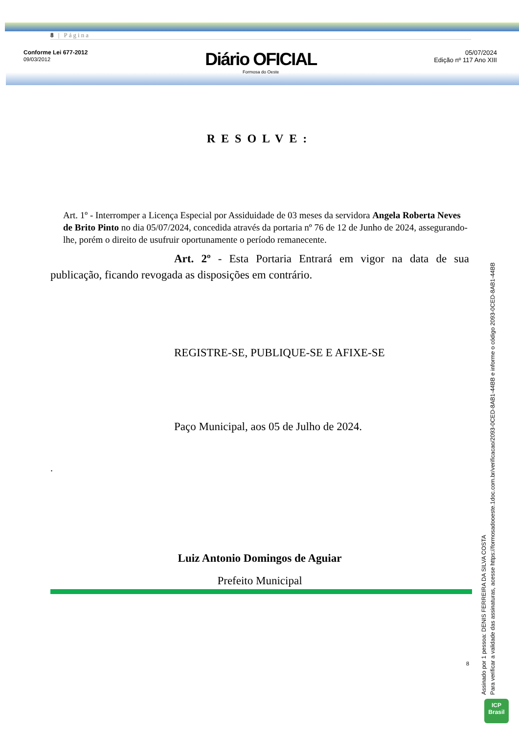8 | Página
Conforme Lei 677-2012
09/03/2012
Diário OFICIAL
Formosa do Oeste
05/07/2024
Edição nº 117 Ano XIII
RESOLVE:
Art. 1º - Interromper a Licença Especial por Assiduidade de 03 meses da servidora Angela Roberta Neves de Brito Pinto no dia 05/07/2024, concedida através da portaria nº 76 de 12 de Junho de 2024, assegurando-lhe, porém o direito de usufruir oportunamente o período remanecente.
Art. 2º - Esta Portaria Entrará em vigor na data de sua publicação, ficando revogada as disposições em contrário.
REGISTRE-SE, PUBLIQUE-SE E AFIXE-SE
Paço Municipal, aos 05 de Julho de 2024.
.
Luiz Antonio Domingos de Aguiar
Prefeito Municipal
8
Assinado por 1 pessoa: DENIS FERREIRA DA SILVA COSTA
Para verificar a validade das assinaturas, acesse https://formosadooeste.1doc.com.br/verificacao/2093-0CED-8AB1-44BB e informe o código 2093-0CED-8AB1-44BB
ICP
Brasil